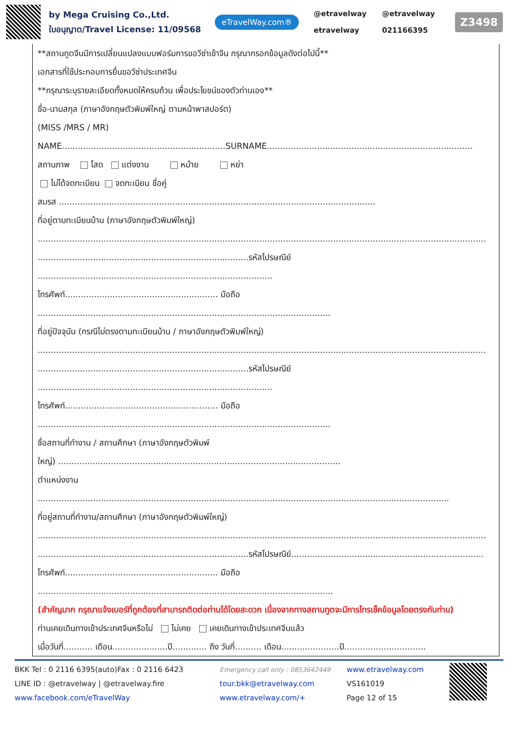by Mega Cruising Co.,Ltd.
ใบอนุญาต/Travel License: 11/09568
eTravelWay.com®
@etravelway
etravelway
@etravelway
021166395
Z3498
**สถานทูตจีนมีการเปลี่ยนแปลงแบบฟอร์มการขอวีซ่าเข้าจีน กรุณากรอกข้อมูลดังต่อไปนี้**
เอกสารที่ใช้ประกอบการยื่นขอวีซ่าประเทศจีน
**กรุณาระบุรายละเอียดทั้งหมดให้ครบถ้วน เพื่อประโยชน์ของตัวท่านเอง**
ชื่อ-นามสกุล (ภาษาอังกฤษตัวพิมพ์ใหญ่ ตามหน้าพาสปอร์ต)
(MISS /MRS / MR)
NAME..............................................................SURNAME..............................................................................
สถานภาพ โสด แต่งงาน หม้าย หย่า
ไม่ได้จดทะเบียน จดทะเบียน ชื่อคู่
สมรส ........................................................................................................................
ที่อยู่ตามทะเบียนบ้าน (ภาษาอังกฤษตัวพิมพ์ใหญ่)
..........................................................................................................................................................................
................................................................................รหัสไปรษณีย์
.........................................................................................
โทรศัพท์.......................................................... มือถือ
...............................................................................................................
ที่อยู่ปัจจุบัน (กรณีไม่ตรงตามทะเบียนบ้าน / ภาษาอังกฤษตัวพิมพ์ใหญ่)
..........................................................................................................................................................................
................................................................................รหัสไปรษณีย์
.........................................................................................
โทรศัพท์.......................................................... มือถือ
...............................................................................................................
ชื่อสถานที่ทำงาน / สถานศึกษา (ภาษาอังกฤษตัวพิมพ์
ใหญ่) ...........................................................................................................
ตำแหน่งงาน
............................................................................................................................................................
ที่อยู่สถานที่ทำงาน/สถานศึกษา (ภาษาอังกฤษตัวพิมพ์ใหญ่)
..........................................................................................................................................................................
................................................................................รหัสไปรษณีย์.........................................................................
โทรศัพท์.......................................................... มือถือ
................................................................................................................
(สำคัญมาก กรุณาแจ้งเบอร์ที่ถูกต้องที่สามารถติดต่อท่านได้โดยสะดวก เนื่องจากทางสถานทูตจะมีการโทรเช็คข้อมูลโดยตรงกับท่าน)
ท่านเคยเดินทางเข้าประเทศจีนหรือไม่ ไม่เคย เคยเดินทางเข้าประเทศจีนแล้ว
เมื่อวันที่........... เดือน.....................ปี............. ถึง วันที่.......... เดือน......................ปี...............................
BKK Tel : 0 2116 6395(auto)Fax : 0 2116 6423
LINE ID : @etravelway | @etravelway.fire
www.facebook.com/eTravelWay
Emergency call only : 0853642449
tour.bkk@etravelway.com
www.etravelway.com/+
www.etravelway.com
VS161019
Page 12 of 15